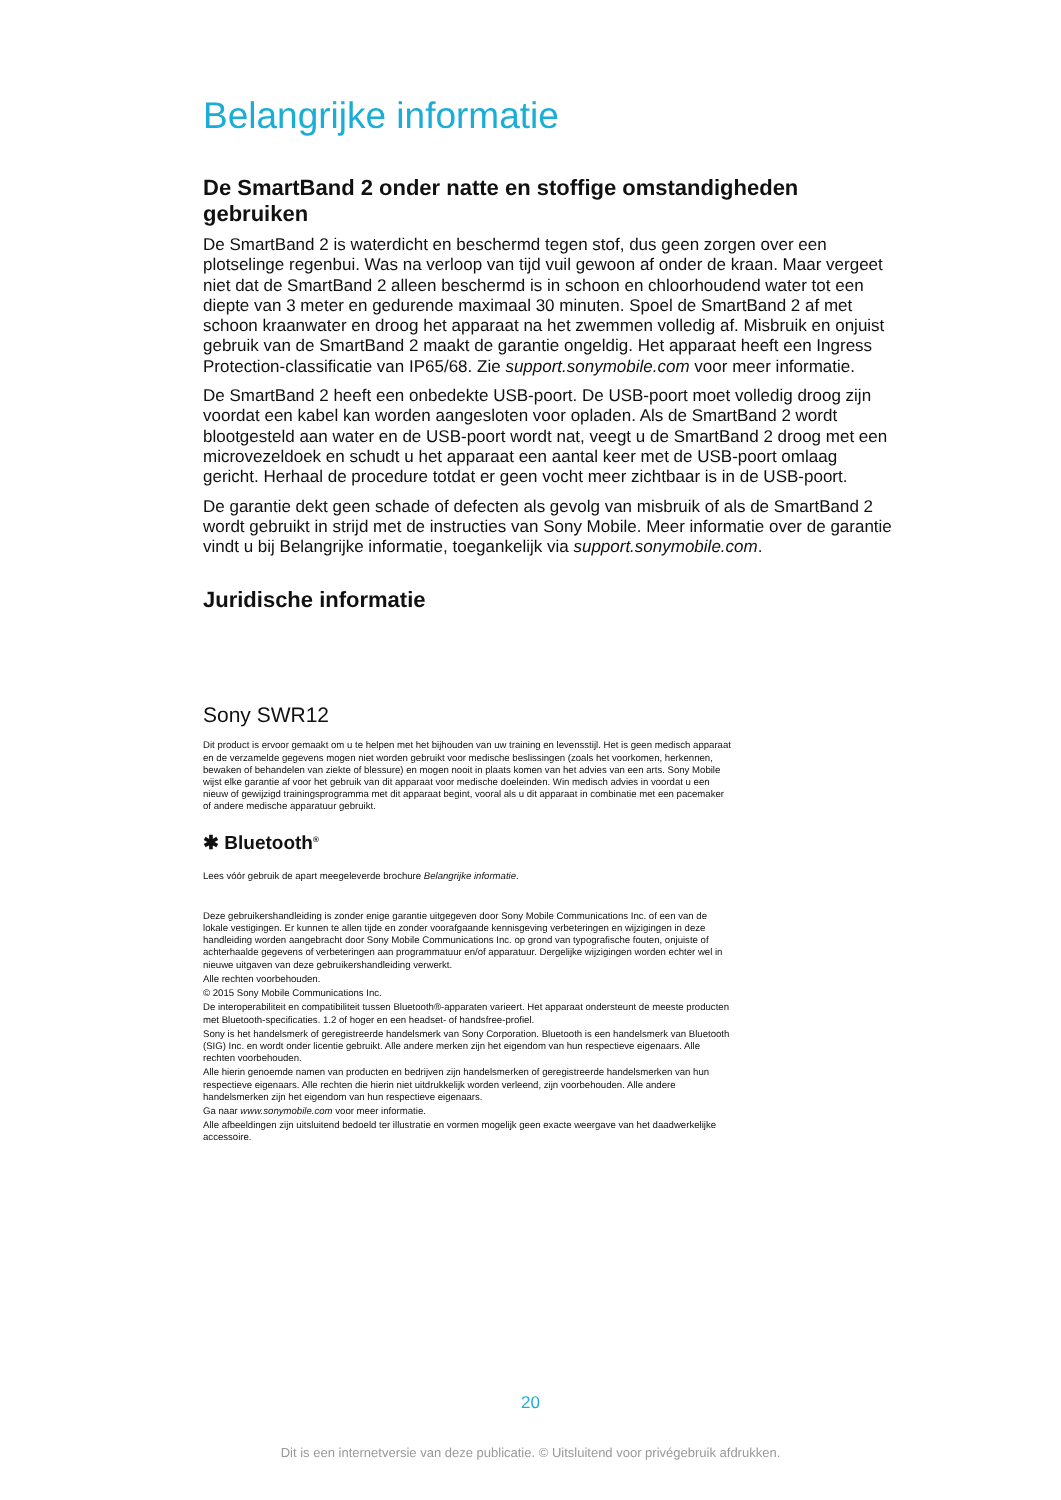Belangrijke informatie
De SmartBand 2 onder natte en stoffige omstandigheden gebruiken
De SmartBand 2 is waterdicht en beschermd tegen stof, dus geen zorgen over een plotselinge regenbui. Was na verloop van tijd vuil gewoon af onder de kraan. Maar vergeet niet dat de SmartBand 2 alleen beschermd is in schoon en chloorhoudend water tot een diepte van 3 meter en gedurende maximaal 30 minuten. Spoel de SmartBand 2 af met schoon kraanwater en droog het apparaat na het zwemmen volledig af. Misbruik en onjuist gebruik van de SmartBand 2 maakt de garantie ongeldig. Het apparaat heeft een Ingress Protection-classificatie van IP65/68. Zie support.sonymobile.com voor meer informatie.
De SmartBand 2 heeft een onbedekte USB-poort. De USB-poort moet volledig droog zijn voordat een kabel kan worden aangesloten voor opladen. Als de SmartBand 2 wordt blootgesteld aan water en de USB-poort wordt nat, veegt u de SmartBand 2 droog met een microvezeldoek en schudt u het apparaat een aantal keer met de USB-poort omlaag gericht. Herhaal de procedure totdat er geen vocht meer zichtbaar is in de USB-poort.
De garantie dekt geen schade of defecten als gevolg van misbruik of als de SmartBand 2 wordt gebruikt in strijd met de instructies van Sony Mobile. Meer informatie over de garantie vindt u bij Belangrijke informatie, toegankelijk via support.sonymobile.com.
Juridische informatie
Sony SWR12
Dit product is ervoor gemaakt om u te helpen met het bijhouden van uw training en levensstijl. Het is geen medisch apparaat en de verzamelde gegevens mogen niet worden gebruikt voor medische beslissingen (zoals het voorkomen, herkennen, bewaken of behandelen van ziekte of blessure) en mogen nooit in plaats komen van het advies van een arts. Sony Mobile wijst elke garantie af voor het gebruik van dit apparaat voor medische doeleinden. Win medisch advies in voordat u een nieuw of gewijzigd trainingsprogramma met dit apparaat begint, vooral als u dit apparaat in combinatie met een pacemaker of andere medische apparatuur gebruikt.
✱ Bluetooth<sup>®</sup>
Lees vóór gebruik de apart meegeleverde brochure Belangrijke informatie.
Deze gebruikershandleiding is zonder enige garantie uitgegeven door Sony Mobile Communications Inc. of een van de lokale vestigingen. Er kunnen te allen tijde en zonder voorafgaande kennisgeving verbeteringen en wijzigingen in deze handleiding worden aangebracht door Sony Mobile Communications Inc. op grond van typografische fouten, onjuiste of achterhaalde gegevens of verbeteringen aan programmatuur en/of apparatuur. Dergelijke wijzigingen worden echter wel in nieuwe uitgaven van deze gebruikershandleiding verwerkt.
Alle rechten voorbehouden.
© 2015 Sony Mobile Communications Inc.
De interoperabiliteit en compatibiliteit tussen Bluetooth®-apparaten varieert. Het apparaat ondersteunt de meeste producten met Bluetooth-specificaties. 1.2 of hoger en een headset- of handsfree-profiel.
Sony is het handelsmerk of geregistreerde handelsmerk van Sony Corporation. Bluetooth is een handelsmerk van Bluetooth (SIG) Inc. en wordt onder licentie gebruikt. Alle andere merken zijn het eigendom van hun respectieve eigenaars. Alle rechten voorbehouden.
Alle hierin genoemde namen van producten en bedrijven zijn handelsmerken of geregistreerde handelsmerken van hun respectieve eigenaars. Alle rechten die hierin niet uitdrukkelijk worden verleend, zijn voorbehouden. Alle andere handelsmerken zijn het eigendom van hun respectieve eigenaars.
Ga naar www.sonymobile.com voor meer informatie.
Alle afbeeldingen zijn uitsluitend bedoeld ter illustratie en vormen mogelijk geen exacte weergave van het daadwerkelijke accessoire.
20
Dit is een internetversie van deze publicatie. © Uitsluitend voor privégebruik afdrukken.